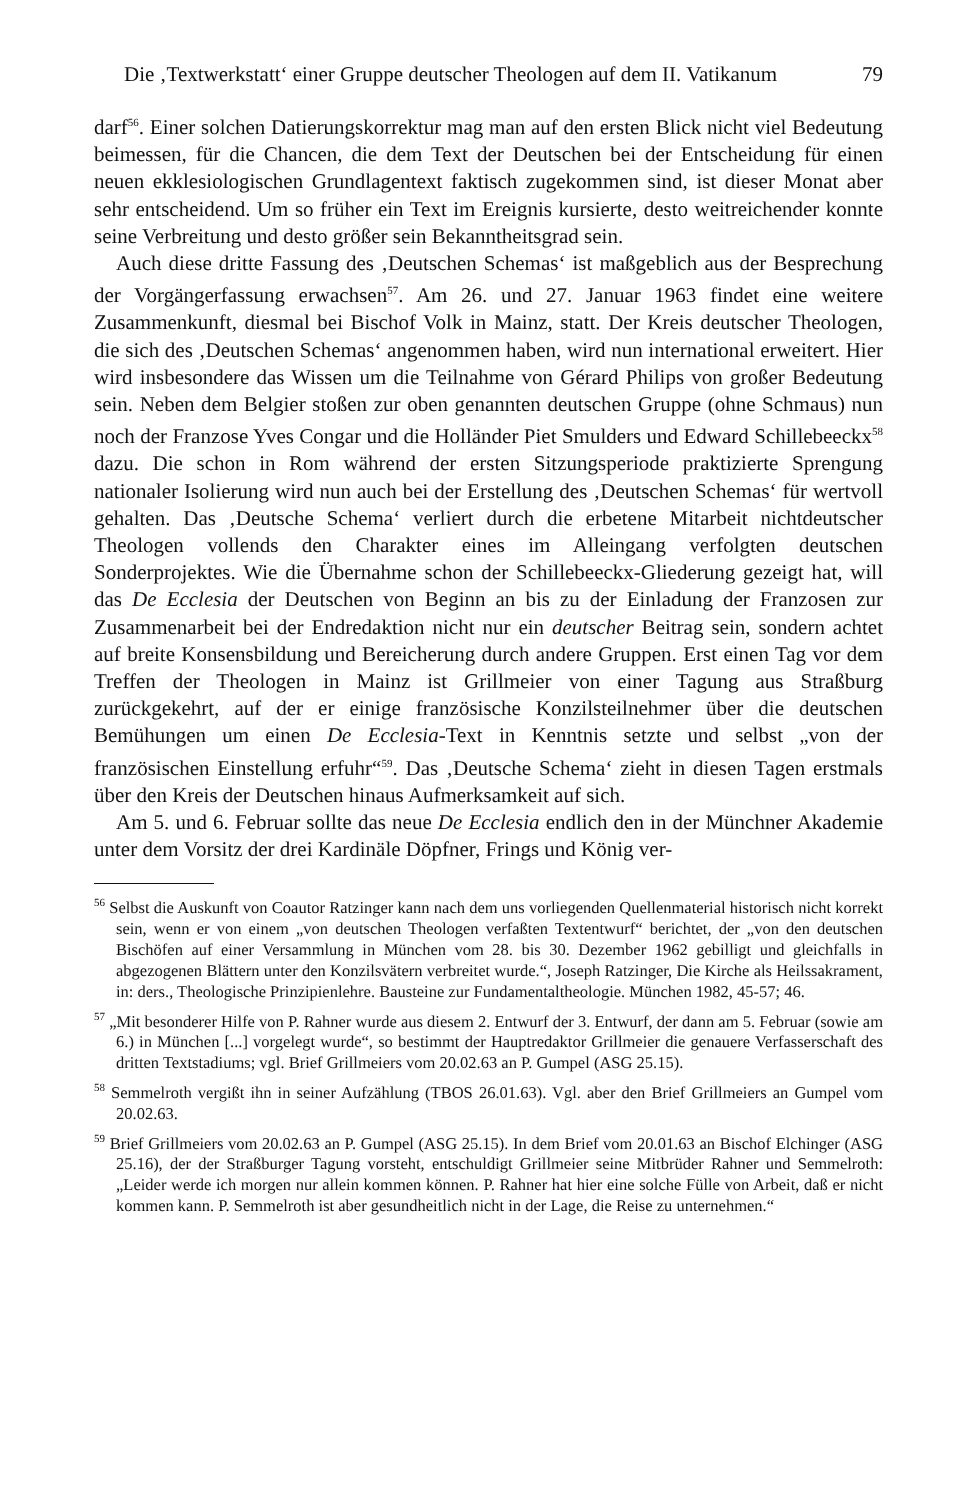Die ‚Textwerkstatt‘ einer Gruppe deutscher Theologen auf dem II. Vatikanum 79
darf<sup>56</sup>. Einer solchen Datierungskorrektur mag man auf den ersten Blick nicht viel Bedeutung beimessen, für die Chancen, die dem Text der Deutschen bei der Entscheidung für einen neuen ekklesiologischen Grundlagentext faktisch zugekommen sind, ist dieser Monat aber sehr entscheidend. Um so früher ein Text im Ereignis kursierte, desto weitreichender konnte seine Verbreitung und desto größer sein Bekanntheitsgrad sein.
Auch diese dritte Fassung des ‚Deutschen Schemas‘ ist maßgeblich aus der Besprechung der Vorgängerfassung erwachsen<sup>57</sup>. Am 26. und 27. Januar 1963 findet eine weitere Zusammenkunft, diesmal bei Bischof Volk in Mainz, statt. Der Kreis deutscher Theologen, die sich des ‚Deutschen Schemas‘ angenommen haben, wird nun international erweitert. Hier wird insbesondere das Wissen um die Teilnahme von Gérard Philips von großer Bedeutung sein. Neben dem Belgier stoßen zur oben genannten deutschen Gruppe (ohne Schmaus) nun noch der Franzose Yves Congar und die Holländer Piet Smulders und Edward Schillebeeckx<sup>58</sup> dazu. Die schon in Rom während der ersten Sitzungsperiode praktizierte Sprengung nationaler Isolierung wird nun auch bei der Erstellung des ‚Deutschen Schemas‘ für wertvoll gehalten. Das ‚Deutsche Schema‘ verliert durch die erbetene Mitarbeit nichtdeutscher Theologen vollends den Charakter eines im Alleingang verfolgten deutschen Sonderprojektes. Wie die Übernahme schon der Schillebeeckx-Gliederung gezeigt hat, will das De Ecclesia der Deutschen von Beginn an bis zu der Einladung der Franzosen zur Zusammenarbeit bei der Endredaktion nicht nur ein deutscher Beitrag sein, sondern achtet auf breite Konsensbildung und Bereicherung durch andere Gruppen. Erst einen Tag vor dem Treffen der Theologen in Mainz ist Grillmeier von einer Tagung aus Straßburg zurückgekehrt, auf der er einige französische Konzilsteilnehmer über die deutschen Bemühungen um einen De Ecclesia-Text in Kenntnis setzte und selbst „von der französischen Einstellung erfuhr“<sup>59</sup>. Das ‚Deutsche Schema‘ zieht in diesen Tagen erstmals über den Kreis der Deutschen hinaus Aufmerksamkeit auf sich.
Am 5. und 6. Februar sollte das neue De Ecclesia endlich den in der Münchner Akademie unter dem Vorsitz der drei Kardinäle Döpfner, Frings und König ver-
<sup>56</sup> Selbst die Auskunft von Coautor Ratzinger kann nach dem uns vorliegenden Quellenmaterial historisch nicht korrekt sein, wenn er von einem „von deutschen Theologen verfaßten Textentwurf“ berichtet, der „von den deutschen Bischöfen auf einer Versammlung in München vom 28. bis 30. Dezember 1962 gebilligt und gleichfalls in abgezogenen Blättern unter den Konzilsvätern verbreitet wurde.“, Joseph Ratzinger, Die Kirche als Heilssakrament, in: ders., Theologische Prinzipienlehre. Bausteine zur Fundamentaltheologie. München 1982, 45-57; 46.
<sup>57</sup> „Mit besonderer Hilfe von P. Rahner wurde aus diesem 2. Entwurf der 3. Entwurf, der dann am 5. Februar (sowie am 6.) in München [...] vorgelegt wurde“, so bestimmt der Hauptredaktor Grillmeier die genauere Verfasserschaft des dritten Textstadiums; vgl. Brief Grillmeiers vom 20.02.63 an P. Gumpel (ASG 25.15).
<sup>58</sup> Semmelroth vergißt ihn in seiner Aufzählung (TBOS 26.01.63). Vgl. aber den Brief Grillmeiers an Gumpel vom 20.02.63.
<sup>59</sup> Brief Grillmeiers vom 20.02.63 an P. Gumpel (ASG 25.15). In dem Brief vom 20.01.63 an Bischof Elchinger (ASG 25.16), der der Straßburger Tagung vorsteht, entschuldigt Grillmeier seine Mitbrüder Rahner und Semmelroth: „Leider werde ich morgen nur allein kommen können. P. Rahner hat hier eine solche Fülle von Arbeit, daß er nicht kommen kann. P. Semmelroth ist aber gesundheitlich nicht in der Lage, die Reise zu unternehmen.“